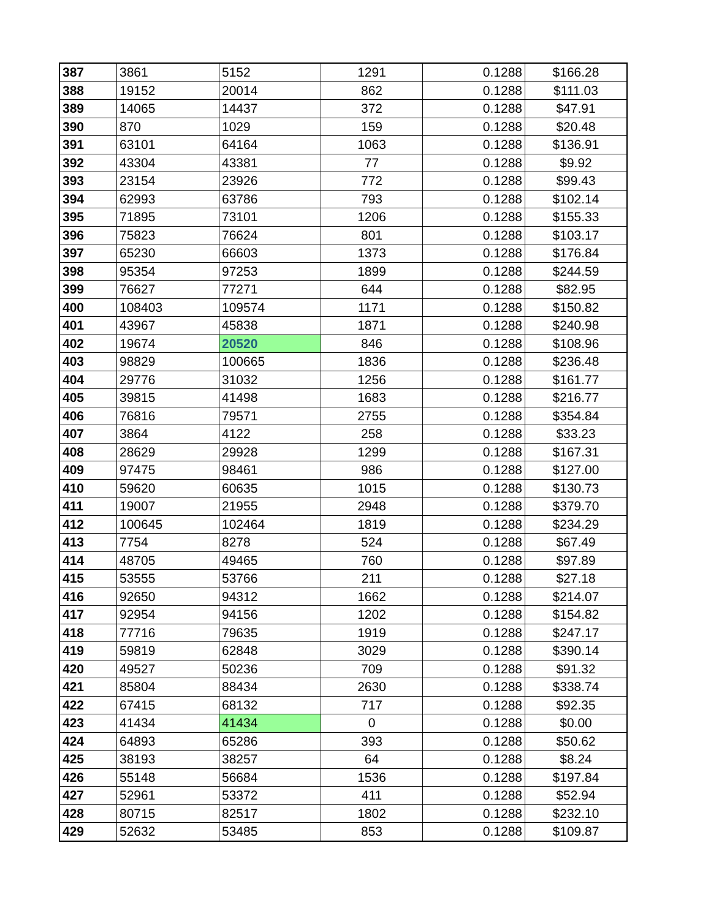| 387 | 3861 | 5152 | 1291 | 0.1288 | $166.28 |
| 388 | 19152 | 20014 | 862 | 0.1288 | $111.03 |
| 389 | 14065 | 14437 | 372 | 0.1288 | $47.91 |
| 390 | 870 | 1029 | 159 | 0.1288 | $20.48 |
| 391 | 63101 | 64164 | 1063 | 0.1288 | $136.91 |
| 392 | 43304 | 43381 | 77 | 0.1288 | $9.92 |
| 393 | 23154 | 23926 | 772 | 0.1288 | $99.43 |
| 394 | 62993 | 63786 | 793 | 0.1288 | $102.14 |
| 395 | 71895 | 73101 | 1206 | 0.1288 | $155.33 |
| 396 | 75823 | 76624 | 801 | 0.1288 | $103.17 |
| 397 | 65230 | 66603 | 1373 | 0.1288 | $176.84 |
| 398 | 95354 | 97253 | 1899 | 0.1288 | $244.59 |
| 399 | 76627 | 77271 | 644 | 0.1288 | $82.95 |
| 400 | 108403 | 109574 | 1171 | 0.1288 | $150.82 |
| 401 | 43967 | 45838 | 1871 | 0.1288 | $240.98 |
| 402 | 19674 | 20520 | 846 | 0.1288 | $108.96 |
| 403 | 98829 | 100665 | 1836 | 0.1288 | $236.48 |
| 404 | 29776 | 31032 | 1256 | 0.1288 | $161.77 |
| 405 | 39815 | 41498 | 1683 | 0.1288 | $216.77 |
| 406 | 76816 | 79571 | 2755 | 0.1288 | $354.84 |
| 407 | 3864 | 4122 | 258 | 0.1288 | $33.23 |
| 408 | 28629 | 29928 | 1299 | 0.1288 | $167.31 |
| 409 | 97475 | 98461 | 986 | 0.1288 | $127.00 |
| 410 | 59620 | 60635 | 1015 | 0.1288 | $130.73 |
| 411 | 19007 | 21955 | 2948 | 0.1288 | $379.70 |
| 412 | 100645 | 102464 | 1819 | 0.1288 | $234.29 |
| 413 | 7754 | 8278 | 524 | 0.1288 | $67.49 |
| 414 | 48705 | 49465 | 760 | 0.1288 | $97.89 |
| 415 | 53555 | 53766 | 211 | 0.1288 | $27.18 |
| 416 | 92650 | 94312 | 1662 | 0.1288 | $214.07 |
| 417 | 92954 | 94156 | 1202 | 0.1288 | $154.82 |
| 418 | 77716 | 79635 | 1919 | 0.1288 | $247.17 |
| 419 | 59819 | 62848 | 3029 | 0.1288 | $390.14 |
| 420 | 49527 | 50236 | 709 | 0.1288 | $91.32 |
| 421 | 85804 | 88434 | 2630 | 0.1288 | $338.74 |
| 422 | 67415 | 68132 | 717 | 0.1288 | $92.35 |
| 423 | 41434 | 41434 | 0 | 0.1288 | $0.00 |
| 424 | 64893 | 65286 | 393 | 0.1288 | $50.62 |
| 425 | 38193 | 38257 | 64 | 0.1288 | $8.24 |
| 426 | 55148 | 56684 | 1536 | 0.1288 | $197.84 |
| 427 | 52961 | 53372 | 411 | 0.1288 | $52.94 |
| 428 | 80715 | 82517 | 1802 | 0.1288 | $232.10 |
| 429 | 52632 | 53485 | 853 | 0.1288 | $109.87 |